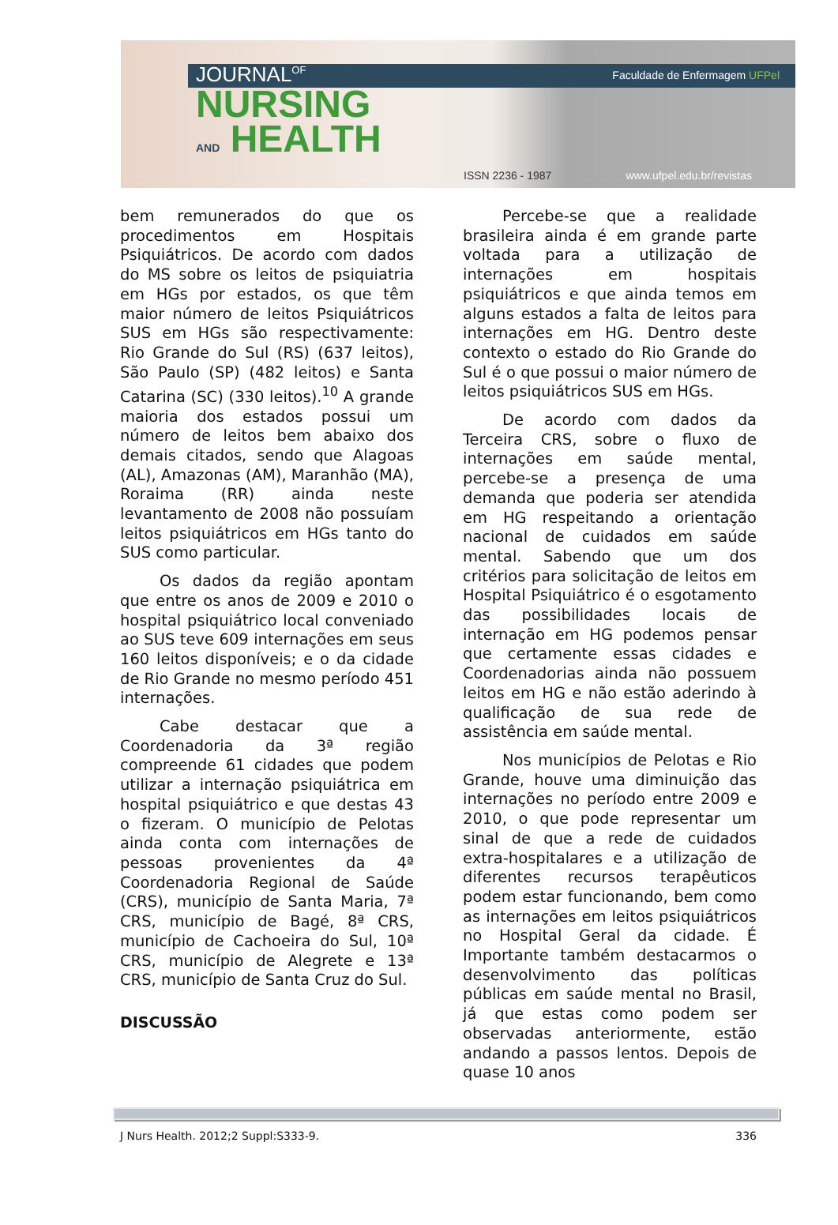JOURNAL<sup>OF</sup>
NURSING
AND HEALTH
Faculdade de Enfermagem UFPel
ISSN 2236 - 1987 www.ufpel.edu.br/revistas
bem remunerados do que os procedimentos em Hospitais Psiquiátricos. De acordo com dados do MS sobre os leitos de psiquiatria em HGs por estados, os que têm maior número de leitos Psiquiátricos SUS em HGs são respectivamente: Rio Grande do Sul (RS) (637 leitos), São Paulo (SP) (482 leitos) e Santa Catarina (SC) (330 leitos).<sup>10</sup> A grande maioria dos estados possui um número de leitos bem abaixo dos demais citados, sendo que Alagoas (AL), Amazonas (AM), Maranhão (MA), Roraima (RR) ainda neste levantamento de 2008 não possuíam leitos psiquiátricos em HGs tanto do SUS como particular.
Os dados da região apontam que entre os anos de 2009 e 2010 o hospital psiquiátrico local conveniado ao SUS teve 609 internações em seus 160 leitos disponíveis; e o da cidade de Rio Grande no mesmo período 451 internações.
Cabe destacar que a Coordenadoria da 3ª região compreende 61 cidades que podem utilizar a internação psiquiátrica em hospital psiquiátrico e que destas 43 o fizeram. O município de Pelotas ainda conta com internações de pessoas provenientes da 4ª Coordenadoria Regional de Saúde (CRS), município de Santa Maria, 7ª CRS, município de Bagé, 8ª CRS, município de Cachoeira do Sul, 10ª CRS, município de Alegrete e 13ª CRS, município de Santa Cruz do Sul.
DISCUSSÃO
Percebe-se que a realidade brasileira ainda é em grande parte voltada para a utilização de internações em hospitais psiquiátricos e que ainda temos em alguns estados a falta de leitos para internações em HG. Dentro deste contexto o estado do Rio Grande do Sul é o que possui o maior número de leitos psiquiátricos SUS em HGs.
De acordo com dados da Terceira CRS, sobre o fluxo de internações em saúde mental, percebe-se a presença de uma demanda que poderia ser atendida em HG respeitando a orientação nacional de cuidados em saúde mental. Sabendo que um dos critérios para solicitação de leitos em Hospital Psiquiátrico é o esgotamento das possibilidades locais de internação em HG podemos pensar que certamente essas cidades e Coordenadorias ainda não possuem leitos em HG e não estão aderindo à qualificação de sua rede de assistência em saúde mental.
Nos municípios de Pelotas e Rio Grande, houve uma diminuição das internações no período entre 2009 e 2010, o que pode representar um sinal de que a rede de cuidados extra-hospitalares e a utilização de diferentes recursos terapêuticos podem estar funcionando, bem como as internações em leitos psiquiátricos no Hospital Geral da cidade. É Importante também destacarmos o desenvolvimento das políticas públicas em saúde mental no Brasil, já que estas como podem ser observadas anteriormente, estão andando a passos lentos. Depois de quase 10 anos
J Nurs Health. 2012;2 Suppl:S333-9. 336